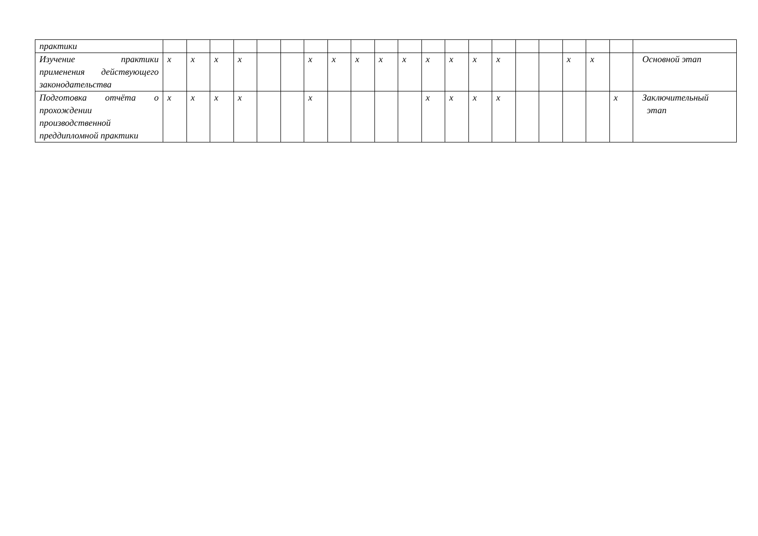| практики | | | | | | | | | | | | | | | | | | | | | |
| Изучение практики применения действующего законодательства | x | x | x | x | | | x | x | x | x | x | x | x | x | x | | | x | x | | Основной этап |
| Подготовка отчёта о прохождении производственной преддипломной практики | x | x | x | x | | | x | | | | | x | x | x | x | | | | | x | Заключительный этап |